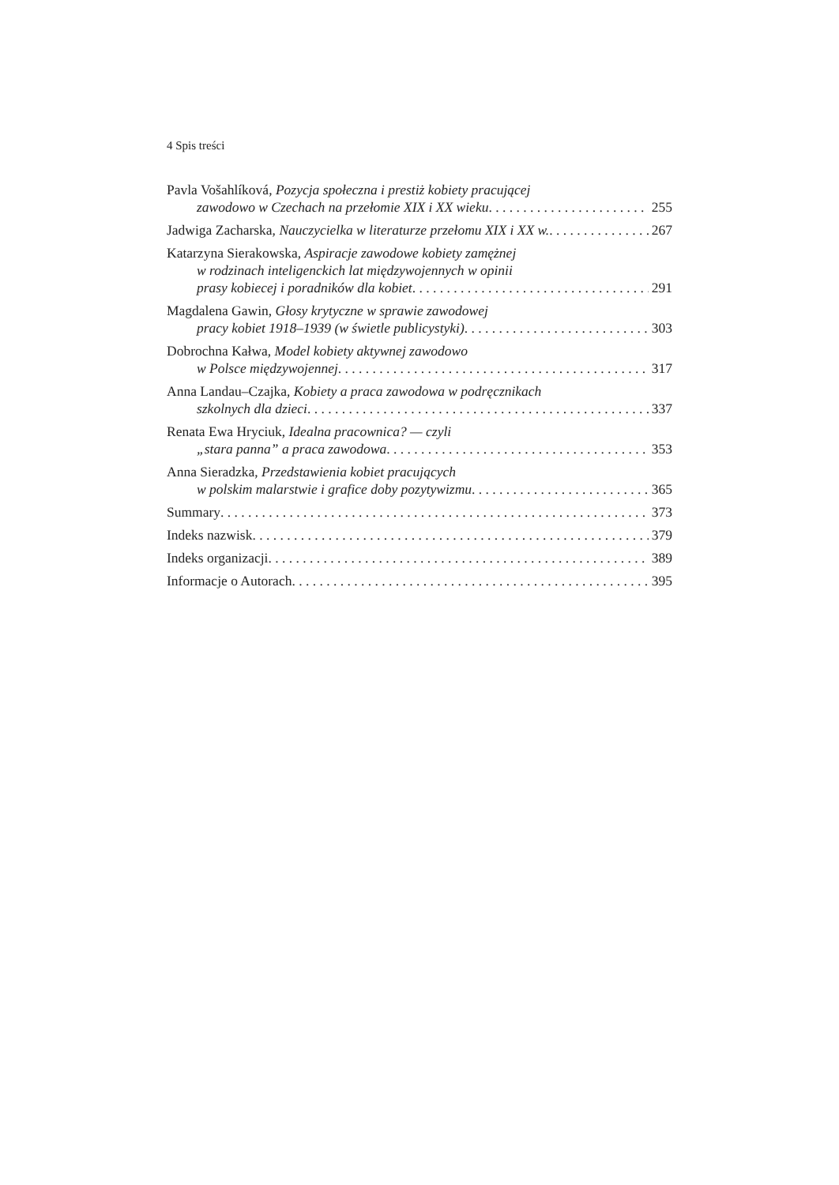4 Spis treści
Pavla Vošahlíková, Pozycja społeczna i prestiż kobiety pracującej
zawodowo w Czechach na przełomie XIX i XX wieku 255
Jadwiga Zacharska, Nauczycielka w literaturze przełomu XIX i XX w. 267
Katarzyna Sierakowska, Aspiracje zawodowe kobiety zamężnej
w rodzinach inteligenckich lat międzywojennych w opinii
prasy kobiecej i poradników dla kobiet 291
Magdalena Gawin, Głosy krytyczne w sprawie zawodowej
pracy kobiet 1918–1939 (w świetle publicystyki) 303
Dobrochna Kałwa, Model kobiety aktywnej zawodowo
w Polsce międzywojennej 317
Anna Landau–Czajka, Kobiety a praca zawodowa w podręcznikach
szkolnych dla dzieci 337
Renata Ewa Hryciuk, Idealna pracownica? — czyli
„stara panna” a praca zawodowa 353
Anna Sieradzka, Przedstawienia kobiet pracujących
w polskim malarstwie i grafice doby pozytywizmu 365
Summary 373
Indeks nazwisk 379
Indeks organizacji 389
Informacje o Autorach 395